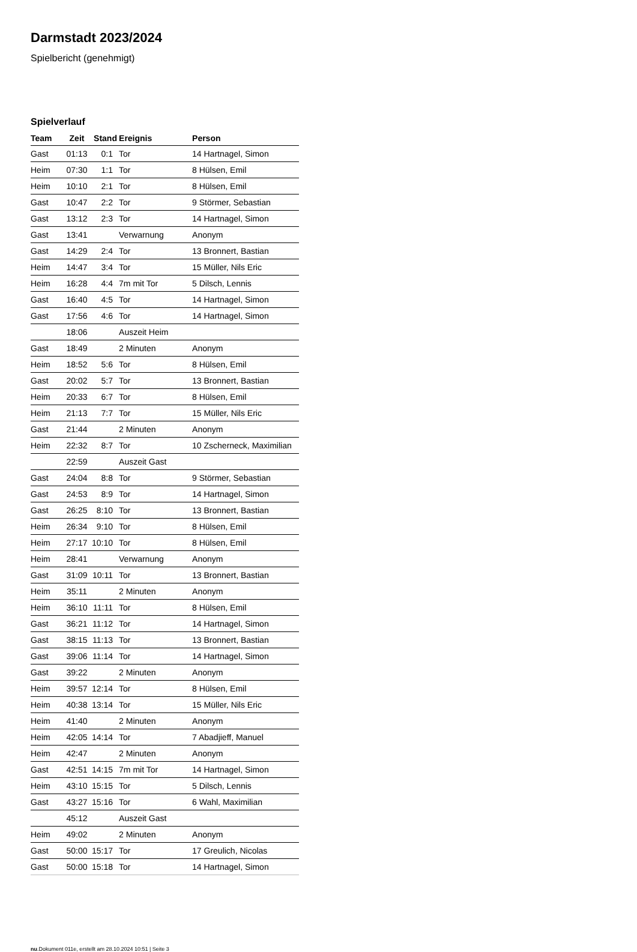Darmstadt 2023/2024
Spielbericht (genehmigt)
Spielverlauf
| Team | Zeit | Stand | Ereignis | Person |
| --- | --- | --- | --- | --- |
| Gast | 01:13 | 0:1 | Tor | 14 Hartnagel, Simon |
| Heim | 07:30 | 1:1 | Tor | 8 Hülsen, Emil |
| Heim | 10:10 | 2:1 | Tor | 8 Hülsen, Emil |
| Gast | 10:47 | 2:2 | Tor | 9 Störmer, Sebastian |
| Gast | 13:12 | 2:3 | Tor | 14 Hartnagel, Simon |
| Gast | 13:41 | | Verwarnung | Anonym |
| Gast | 14:29 | 2:4 | Tor | 13 Bronnert, Bastian |
| Heim | 14:47 | 3:4 | Tor | 15 Müller, Nils Eric |
| Heim | 16:28 | 4:4 | 7m mit Tor | 5 Dilsch, Lennis |
| Gast | 16:40 | 4:5 | Tor | 14 Hartnagel, Simon |
| Gast | 17:56 | 4:6 | Tor | 14 Hartnagel, Simon |
| | 18:06 | | Auszeit Heim | |
| Gast | 18:49 | | 2 Minuten | Anonym |
| Heim | 18:52 | 5:6 | Tor | 8 Hülsen, Emil |
| Gast | 20:02 | 5:7 | Tor | 13 Bronnert, Bastian |
| Heim | 20:33 | 6:7 | Tor | 8 Hülsen, Emil |
| Heim | 21:13 | 7:7 | Tor | 15 Müller, Nils Eric |
| Gast | 21:44 | | 2 Minuten | Anonym |
| Heim | 22:32 | 8:7 | Tor | 10 Zscherneck, Maximilian |
| | 22:59 | | Auszeit Gast | |
| Gast | 24:04 | 8:8 | Tor | 9 Störmer, Sebastian |
| Gast | 24:53 | 8:9 | Tor | 14 Hartnagel, Simon |
| Gast | 26:25 | 8:10 | Tor | 13 Bronnert, Bastian |
| Heim | 26:34 | 9:10 | Tor | 8 Hülsen, Emil |
| Heim | 27:17 | 10:10 | Tor | 8 Hülsen, Emil |
| Heim | 28:41 | | Verwarnung | Anonym |
| Gast | 31:09 | 10:11 | Tor | 13 Bronnert, Bastian |
| Heim | 35:11 | | 2 Minuten | Anonym |
| Heim | 36:10 | 11:11 | Tor | 8 Hülsen, Emil |
| Gast | 36:21 | 11:12 | Tor | 14 Hartnagel, Simon |
| Gast | 38:15 | 11:13 | Tor | 13 Bronnert, Bastian |
| Gast | 39:06 | 11:14 | Tor | 14 Hartnagel, Simon |
| Gast | 39:22 | | 2 Minuten | Anonym |
| Heim | 39:57 | 12:14 | Tor | 8 Hülsen, Emil |
| Heim | 40:38 | 13:14 | Tor | 15 Müller, Nils Eric |
| Heim | 41:40 | | 2 Minuten | Anonym |
| Heim | 42:05 | 14:14 | Tor | 7 Abadjieff, Manuel |
| Heim | 42:47 | | 2 Minuten | Anonym |
| Gast | 42:51 | 14:15 | 7m mit Tor | 14 Hartnagel, Simon |
| Heim | 43:10 | 15:15 | Tor | 5 Dilsch, Lennis |
| Gast | 43:27 | 15:16 | Tor | 6 Wahl, Maximilian |
| | 45:12 | | Auszeit Gast | |
| Heim | 49:02 | | 2 Minuten | Anonym |
| Gast | 50:00 | 15:17 | Tor | 17 Greulich, Nicolas |
| Gast | 50:00 | 15:18 | Tor | 14 Hartnagel, Simon |
nu.Dokument 011e, erstellt am 28.10.2024 10:51 | Seite 3